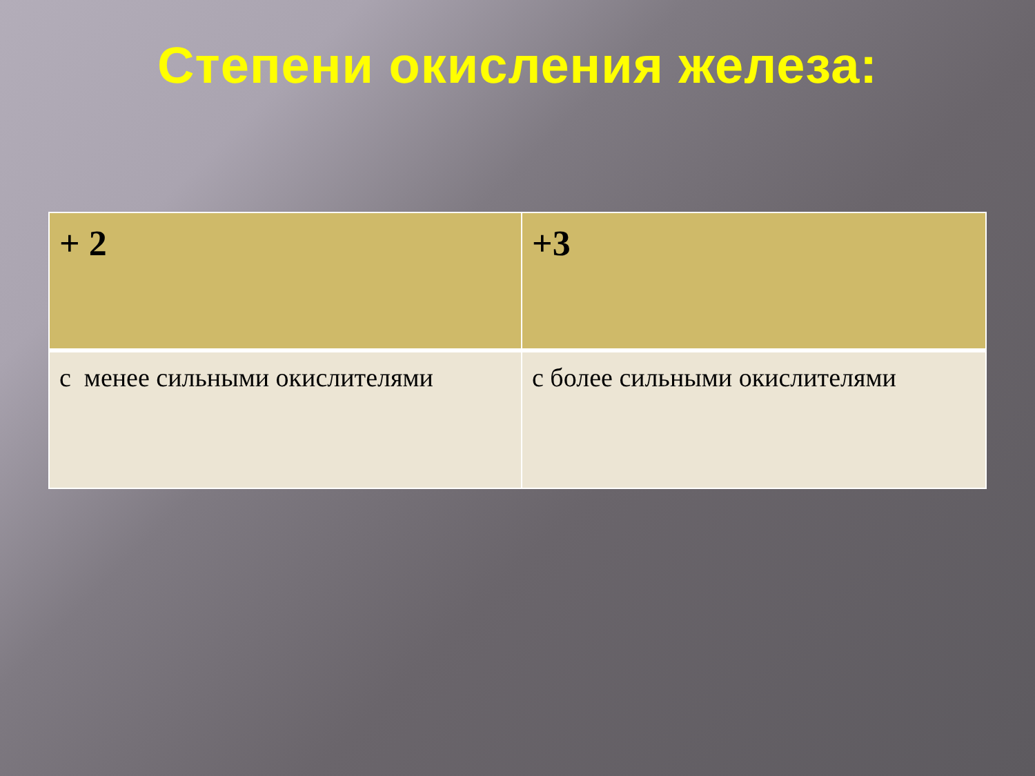Степени окисления железа:
| + 2 | +3 |
| с менее сильными окислителями | с более сильными окислителями |